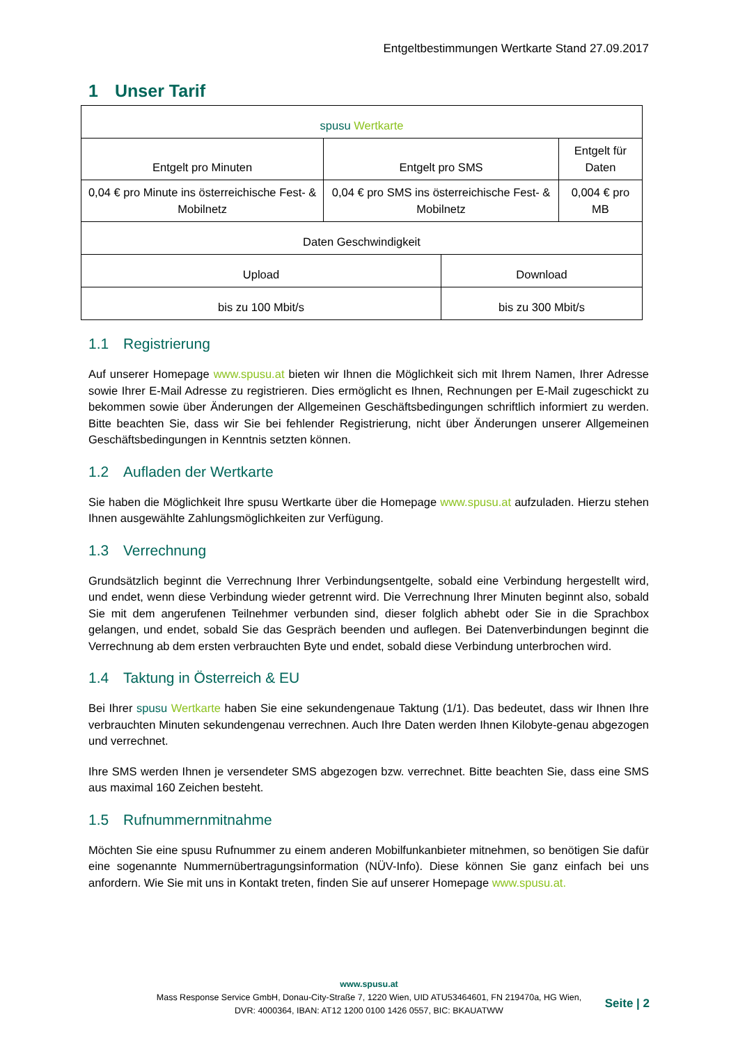Entgeltbestimmungen Wertkarte Stand 27.09.2017
1 Unser Tarif
| spusu Wertkarte | | | |
| Entgelt pro Minuten | Entgelt pro SMS | | Entgelt für Daten |
| 0,04 € pro Minute ins österreichische Fest- & Mobilnetz | 0,04 € pro SMS ins österreichische Fest- & Mobilnetz | | 0,004 € pro MB |
| Daten Geschwindigkeit | | | |
| Upload | | Download | |
| bis zu 100 Mbit/s | | bis zu 300 Mbit/s | |
1.1 Registrierung
Auf unserer Homepage www.spusu.at bieten wir Ihnen die Möglichkeit sich mit Ihrem Namen, Ihrer Adresse sowie Ihrer E-Mail Adresse zu registrieren. Dies ermöglicht es Ihnen, Rechnungen per E-Mail zugeschickt zu bekommen sowie über Änderungen der Allgemeinen Geschäftsbedingungen schriftlich informiert zu werden. Bitte beachten Sie, dass wir Sie bei fehlender Registrierung, nicht über Änderungen unserer Allgemeinen Geschäftsbedingungen in Kenntnis setzten können.
1.2 Aufladen der Wertkarte
Sie haben die Möglichkeit Ihre spusu Wertkarte über die Homepage www.spusu.at aufzuladen. Hierzu stehen Ihnen ausgewählte Zahlungsmöglichkeiten zur Verfügung.
1.3 Verrechnung
Grundsätzlich beginnt die Verrechnung Ihrer Verbindungsentgelte, sobald eine Verbindung hergestellt wird, und endet, wenn diese Verbindung wieder getrennt wird. Die Verrechnung Ihrer Minuten beginnt also, sobald Sie mit dem angerufenen Teilnehmer verbunden sind, dieser folglich abhebt oder Sie in die Sprachbox gelangen, und endet, sobald Sie das Gespräch beenden und auflegen. Bei Datenverbindungen beginnt die Verrechnung ab dem ersten verbrauchten Byte und endet, sobald diese Verbindung unterbrochen wird.
1.4 Taktung in Österreich & EU
Bei Ihrer spusu Wertkarte haben Sie eine sekundengenaue Taktung (1/1). Das bedeutet, dass wir Ihnen Ihre verbrauchten Minuten sekundengenau verrechnen. Auch Ihre Daten werden Ihnen Kilobyte-genau abgezogen und verrechnet.
Ihre SMS werden Ihnen je versendeter SMS abgezogen bzw. verrechnet. Bitte beachten Sie, dass eine SMS aus maximal 160 Zeichen besteht.
1.5 Rufnummernmitnahme
Möchten Sie eine spusu Rufnummer zu einem anderen Mobilfunkanbieter mitnehmen, so benötigen Sie dafür eine sogenannte Nummernübertragungsinformation (NÜV-Info). Diese können Sie ganz einfach bei uns anfordern. Wie Sie mit uns in Kontakt treten, finden Sie auf unserer Homepage www.spusu.at.
www.spusu.at
Mass Response Service GmbH, Donau-City-Straße 7, 1220 Wien, UID ATU53464601, FN 219470a, HG Wien,
DVR: 4000364, IBAN: AT12 1200 0100 1426 0557, BIC: BKAUATWW
Seite | 2